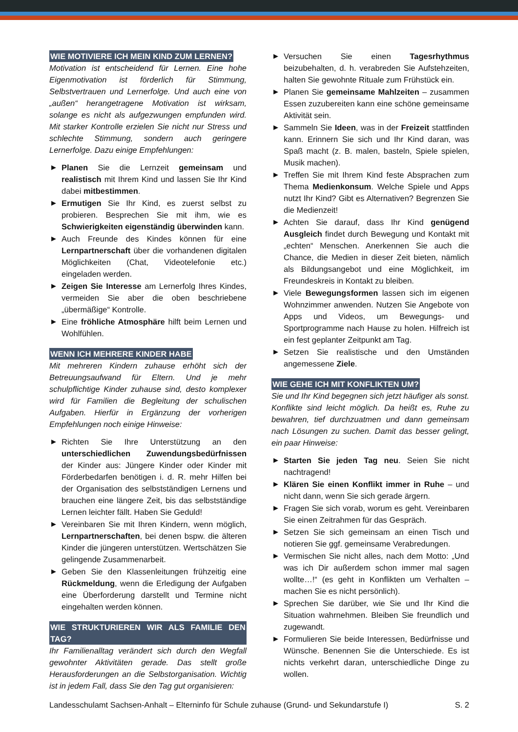WIE MOTIVIERE ICH MEIN KIND ZUM LERNEN?
Motivation ist entscheidend für Lernen. Eine hohe Eigenmotivation ist förderlich für Stimmung, Selbstvertrauen und Lernerfolge. Und auch eine von „außen“ herangetragene Motivation ist wirksam, solange es nicht als aufgezwungen empfunden wird. Mit starker Kontrolle erzielen Sie nicht nur Stress und schlechte Stimmung, sondern auch geringere Lernerfolge. Dazu einige Empfehlungen:
▶ Planen Sie die Lernzeit gemeinsam und realistisch mit Ihrem Kind und lassen Sie Ihr Kind dabei mitbestimmen.
▶ Ermutigen Sie Ihr Kind, es zuerst selbst zu probieren. Besprechen Sie mit ihm, wie es Schwierigkeiten eigenständig überwinden kann.
▶ Auch Freunde des Kindes können für eine Lernpartnerschaft über die vorhandenen digitalen Möglichkeiten (Chat, Videotelefonie etc.) eingeladen werden.
▶ Zeigen Sie Interesse am Lernerfolg Ihres Kindes, vermeiden Sie aber die oben beschriebene „übermäßige“ Kontrolle.
▶ Eine fröhliche Atmosphäre hilft beim Lernen und Wohlfühlen.
WENN ICH MEHRERE KINDER HABE
Mit mehreren Kindern zuhause erhöht sich der Betreuungsaufwand für Eltern. Und je mehr schulpflichtige Kinder zuhause sind, desto komplexer wird für Familien die Begleitung der schulischen Aufgaben. Hierfür in Ergänzung der vorherigen Empfehlungen noch einige Hinweise:
▶ Richten Sie Ihre Unterstützung an den unterschiedlichen Zuwendungsbedürfnissen der Kinder aus: Jüngere Kinder oder Kinder mit Förderbedarfen benötigen i. d. R. mehr Hilfen bei der Organisation des selbstständigen Lernens und brauchen eine längere Zeit, bis das selbstständige Lernen leichter fällt. Haben Sie Geduld!
▶ Vereinbaren Sie mit Ihren Kindern, wenn möglich, Lernpartnerschaften, bei denen bspw. die älteren Kinder die jüngeren unterstützen. Wertschätzen Sie gelingende Zusammenarbeit.
▶ Geben Sie den Klassenleitungen frühzeitig eine Rückmeldung, wenn die Erledigung der Aufgaben eine Überforderung darstellt und Termine nicht eingehalten werden können.
WIE STRUKTURIEREN WIR ALS FAMILIE DEN TAG?
Ihr Familienalltag verändert sich durch den Wegfall gewohnter Aktivitäten gerade. Das stellt große Herausforderungen an die Selbstorganisation. Wichtig ist in jedem Fall, dass Sie den Tag gut organisieren:
▶ Versuchen Sie einen Tagesrhythmus beizubehalten, d. h. verabreden Sie Aufstehzeiten, halten Sie gewohnte Rituale zum Frühstück ein.
▶ Planen Sie gemeinsame Mahlzeiten – zusammen Essen zuzubereiten kann eine schöne gemeinsame Aktivität sein.
▶ Sammeln Sie Ideen, was in der Freizeit stattfinden kann. Erinnern Sie sich und Ihr Kind daran, was Spaß macht (z. B. malen, basteln, Spiele spielen, Musik machen).
▶ Treffen Sie mit Ihrem Kind feste Absprachen zum Thema Medienkonsum. Welche Spiele und Apps nutzt Ihr Kind? Gibt es Alternativen? Begrenzen Sie die Medienzeit!
▶ Achten Sie darauf, dass Ihr Kind genügend Ausgleich findet durch Bewegung und Kontakt mit „echten“ Menschen. Anerkennen Sie auch die Chance, die Medien in dieser Zeit bieten, nämlich als Bildungsangebot und eine Möglichkeit, im Freundeskreis in Kontakt zu bleiben.
▶ Viele Bewegungsformen lassen sich im eigenen Wohnzimmer anwenden. Nutzen Sie Angebote von Apps und Videos, um Bewegungs- und Sportprogramme nach Hause zu holen. Hilfreich ist ein fest geplanter Zeitpunkt am Tag.
▶ Setzen Sie realistische und den Umständen angemessene Ziele.
WIE GEHE ICH MIT KONFLIKTEN UM?
Sie und Ihr Kind begegnen sich jetzt häufiger als sonst. Konflikte sind leicht möglich. Da heißt es, Ruhe zu bewahren, tief durchzuatmen und dann gemeinsam nach Lösungen zu suchen. Damit das besser gelingt, ein paar Hinweise:
▶ Starten Sie jeden Tag neu. Seien Sie nicht nachtragend!
▶ Klären Sie einen Konflikt immer in Ruhe – und nicht dann, wenn Sie sich gerade ärgern.
▶ Fragen Sie sich vorab, worum es geht. Vereinbaren Sie einen Zeitrahmen für das Gespräch.
▶ Setzen Sie sich gemeinsam an einen Tisch und notieren Sie ggf. gemeinsame Verabredungen.
▶ Vermischen Sie nicht alles, nach dem Motto: „Und was ich Dir außerdem schon immer mal sagen wollte…!“ (es geht in Konflikten um Verhalten – machen Sie es nicht persönlich).
▶ Sprechen Sie darüber, wie Sie und Ihr Kind die Situation wahrnehmen. Bleiben Sie freundlich und zugewandt.
▶ Formulieren Sie beide Interessen, Bedürfnisse und Wünsche. Benennen Sie die Unterschiede. Es ist nichts verkehrt daran, unterschiedliche Dinge zu wollen.
Landesschulamt Sachsen-Anhalt – Elterninfo für Schule zuhause (Grund- und Sekundarstufe I) S. 2